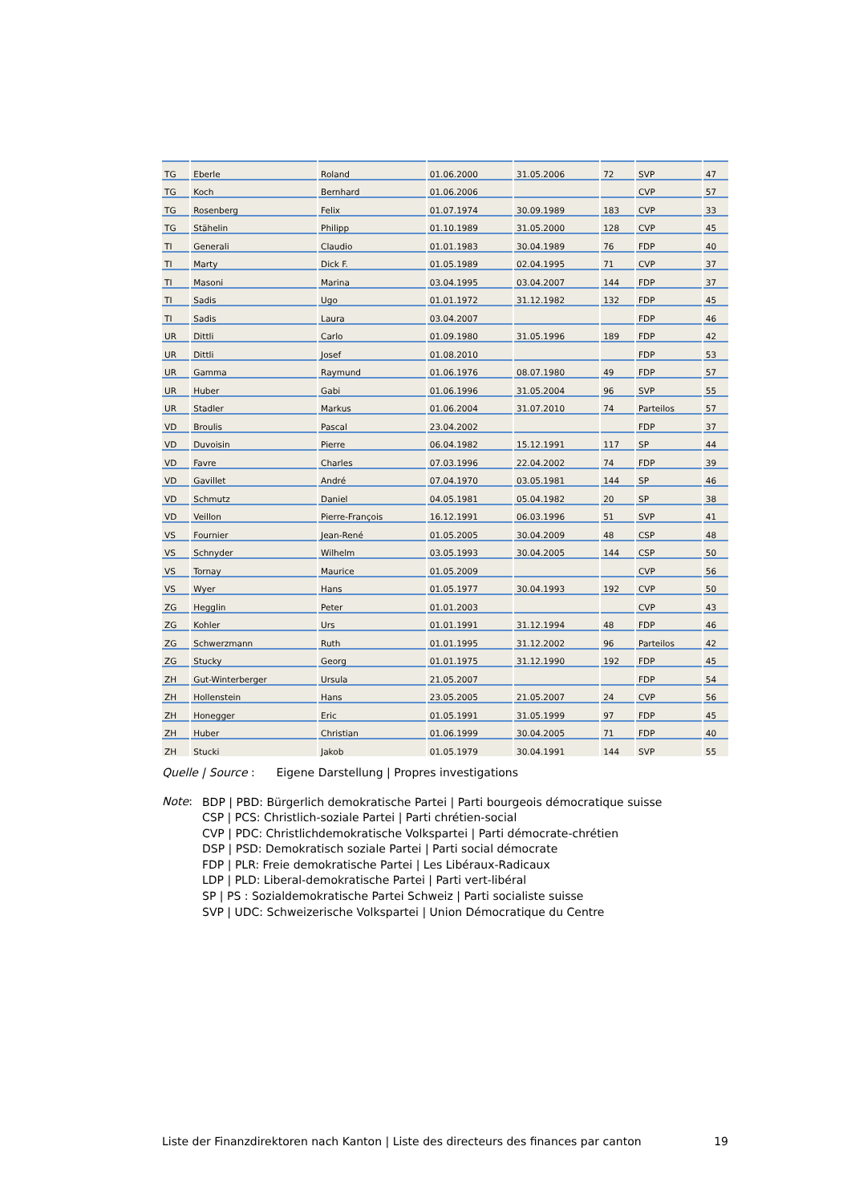| TG | Eberle | Roland | 01.06.2000 | 31.05.2006 | 72 | SVP | 47 |
| TG | Koch | Bernhard | 01.06.2006 | | | CVP | 57 |
| TG | Rosenberg | Felix | 01.07.1974 | 30.09.1989 | 183 | CVP | 33 |
| TG | Stähelin | Philipp | 01.10.1989 | 31.05.2000 | 128 | CVP | 45 |
| TI | Generali | Claudio | 01.01.1983 | 30.04.1989 | 76 | FDP | 40 |
| TI | Marty | Dick F. | 01.05.1989 | 02.04.1995 | 71 | CVP | 37 |
| TI | Masoni | Marina | 03.04.1995 | 03.04.2007 | 144 | FDP | 37 |
| TI | Sadis | Ugo | 01.01.1972 | 31.12.1982 | 132 | FDP | 45 |
| TI | Sadis | Laura | 03.04.2007 | | | FDP | 46 |
| UR | Dittli | Carlo | 01.09.1980 | 31.05.1996 | 189 | FDP | 42 |
| UR | Dittli | Josef | 01.08.2010 | | | FDP | 53 |
| UR | Gamma | Raymund | 01.06.1976 | 08.07.1980 | 49 | FDP | 57 |
| UR | Huber | Gabi | 01.06.1996 | 31.05.2004 | 96 | SVP | 55 |
| UR | Stadler | Markus | 01.06.2004 | 31.07.2010 | 74 | Parteilos | 57 |
| VD | Broulis | Pascal | 23.04.2002 | | | FDP | 37 |
| VD | Duvoisin | Pierre | 06.04.1982 | 15.12.1991 | 117 | SP | 44 |
| VD | Favre | Charles | 07.03.1996 | 22.04.2002 | 74 | FDP | 39 |
| VD | Gavillet | André | 07.04.1970 | 03.05.1981 | 144 | SP | 46 |
| VD | Schmutz | Daniel | 04.05.1981 | 05.04.1982 | 20 | SP | 38 |
| VD | Veillon | Pierre-François | 16.12.1991 | 06.03.1996 | 51 | SVP | 41 |
| VS | Fournier | Jean-René | 01.05.2005 | 30.04.2009 | 48 | CSP | 48 |
| VS | Schnyder | Wilhelm | 03.05.1993 | 30.04.2005 | 144 | CSP | 50 |
| VS | Tornay | Maurice | 01.05.2009 | | | CVP | 56 |
| VS | Wyer | Hans | 01.05.1977 | 30.04.1993 | 192 | CVP | 50 |
| ZG | Hegglin | Peter | 01.01.2003 | | | CVP | 43 |
| ZG | Kohler | Urs | 01.01.1991 | 31.12.1994 | 48 | FDP | 46 |
| ZG | Schwerzmann | Ruth | 01.01.1995 | 31.12.2002 | 96 | Parteilos | 42 |
| ZG | Stucky | Georg | 01.01.1975 | 31.12.1990 | 192 | FDP | 45 |
| ZH | Gut-Winterberger | Ursula | 21.05.2007 | | | FDP | 54 |
| ZH | Hollenstein | Hans | 23.05.2005 | 21.05.2007 | 24 | CVP | 56 |
| ZH | Honegger | Eric | 01.05.1991 | 31.05.1999 | 97 | FDP | 45 |
| ZH | Huber | Christian | 01.06.1999 | 30.04.2005 | 71 | FDP | 40 |
| ZH | Stucki | Jakob | 01.05.1979 | 30.04.1991 | 144 | SVP | 55 |
Quelle | Source : Eigene Darstellung | Propres investigations
Note:
BDP | PBD: Bürgerlich demokratische Partei | Parti bourgeois démocratique suisse
CSP | PCS: Christlich-soziale Partei | Parti chrétien-social
CVP | PDC: Christlichdemokratische Volkspartei | Parti démocrate-chrétien
DSP | PSD: Demokratisch soziale Partei | Parti social démocrate
FDP | PLR: Freie demokratische Partei | Les Libéraux-Radicaux
LDP | PLD: Liberal-demokratische Partei | Parti vert-libéral
SP | PS : Sozialdemokratische Partei Schweiz | Parti socialiste suisse
SVP | UDC: Schweizerische Volkspartei | Union Démocratique du Centre
Liste der Finanzdirektoren nach Kanton | Liste des directeurs des finances par canton 19